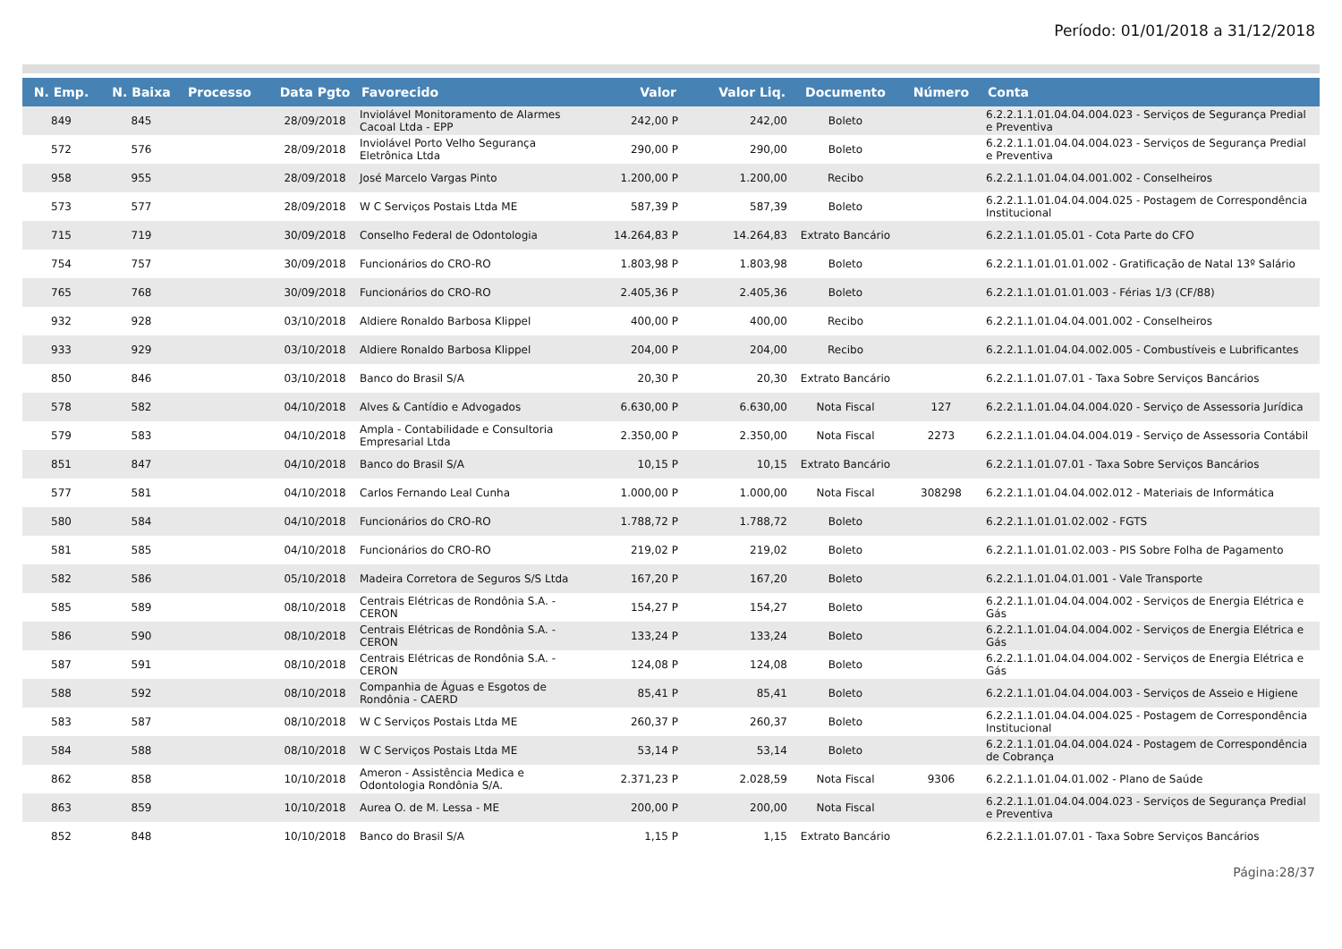Período: 01/01/2018 a 31/12/2018
| N. Emp. | N. Baixa | Processo | Data Pgto | Favorecido | Valor | Valor Liq. | Documento | Número | Conta |
| --- | --- | --- | --- | --- | --- | --- | --- | --- | --- |
| 849 | 845 | | 28/09/2018 | Inviolável Monitoramento de Alarmes Cacoal Ltda - EPP | 242,00 P | 242,00 | Boleto | | 6.2.2.1.1.01.04.04.004.023 - Serviços de Segurança Predial e Preventiva |
| 572 | 576 | | 28/09/2018 | Inviolável Porto Velho Segurança Eletrônica Ltda | 290,00 P | 290,00 | Boleto | | 6.2.2.1.1.01.04.04.004.023 - Serviços de Segurança Predial e Preventiva |
| 958 | 955 | | 28/09/2018 | José Marcelo Vargas Pinto | 1.200,00 P | 1.200,00 | Recibo | | 6.2.2.1.1.01.04.04.001.002 - Conselheiros |
| 573 | 577 | | 28/09/2018 | W C Serviços Postais Ltda ME | 587,39 P | 587,39 | Boleto | | 6.2.2.1.1.01.04.04.004.025 - Postagem de Correspondência Institucional |
| 715 | 719 | | 30/09/2018 | Conselho Federal de Odontologia | 14.264,83 P | 14.264,83 | Extrato Bancário | | 6.2.2.1.1.01.05.01 - Cota Parte do CFO |
| 754 | 757 | | 30/09/2018 | Funcionários do CRO-RO | 1.803,98 P | 1.803,98 | Boleto | | 6.2.2.1.1.01.01.01.002 - Gratificação de Natal 13º Salário |
| 765 | 768 | | 30/09/2018 | Funcionários do CRO-RO | 2.405,36 P | 2.405,36 | Boleto | | 6.2.2.1.1.01.01.01.003 - Férias 1/3 (CF/88) |
| 932 | 928 | | 03/10/2018 | Aldiere Ronaldo Barbosa Klippel | 400,00 P | 400,00 | Recibo | | 6.2.2.1.1.01.04.04.001.002 - Conselheiros |
| 933 | 929 | | 03/10/2018 | Aldiere Ronaldo Barbosa Klippel | 204,00 P | 204,00 | Recibo | | 6.2.2.1.1.01.04.04.002.005 - Combustíveis e Lubrificantes |
| 850 | 846 | | 03/10/2018 | Banco do Brasil S/A | 20,30 P | 20,30 | Extrato Bancário | | 6.2.2.1.1.01.07.01 - Taxa Sobre Serviços Bancários |
| 578 | 582 | | 04/10/2018 | Alves & Cantídio e Advogados | 6.630,00 P | 6.630,00 | Nota Fiscal | 127 | 6.2.2.1.1.01.04.04.004.020 - Serviço de Assessoria Jurídica |
| 579 | 583 | | 04/10/2018 | Ampla - Contabilidade e Consultoria Empresarial Ltda | 2.350,00 P | 2.350,00 | Nota Fiscal | 2273 | 6.2.2.1.1.01.04.04.004.019 - Serviço de Assessoria Contábil |
| 851 | 847 | | 04/10/2018 | Banco do Brasil S/A | 10,15 P | 10,15 | Extrato Bancário | | 6.2.2.1.1.01.07.01 - Taxa Sobre Serviços Bancários |
| 577 | 581 | | 04/10/2018 | Carlos Fernando Leal Cunha | 1.000,00 P | 1.000,00 | Nota Fiscal | 308298 | 6.2.2.1.1.01.04.04.002.012 - Materiais de Informática |
| 580 | 584 | | 04/10/2018 | Funcionários do CRO-RO | 1.788,72 P | 1.788,72 | Boleto | | 6.2.2.1.1.01.01.02.002 - FGTS |
| 581 | 585 | | 04/10/2018 | Funcionários do CRO-RO | 219,02 P | 219,02 | Boleto | | 6.2.2.1.1.01.01.02.003 - PIS Sobre Folha de Pagamento |
| 582 | 586 | | 05/10/2018 | Madeira Corretora de Seguros S/S Ltda | 167,20 P | 167,20 | Boleto | | 6.2.2.1.1.01.04.01.001 - Vale Transporte |
| 585 | 589 | | 08/10/2018 | Centrais Elétricas de Rondônia S.A. - CERON | 154,27 P | 154,27 | Boleto | | 6.2.2.1.1.01.04.04.004.002 - Serviços de Energia Elétrica e Gás |
| 586 | 590 | | 08/10/2018 | Centrais Elétricas de Rondônia S.A. - CERON | 133,24 P | 133,24 | Boleto | | 6.2.2.1.1.01.04.04.004.002 - Serviços de Energia Elétrica e Gás |
| 587 | 591 | | 08/10/2018 | Centrais Elétricas de Rondônia S.A. - CERON | 124,08 P | 124,08 | Boleto | | 6.2.2.1.1.01.04.04.004.002 - Serviços de Energia Elétrica e Gás |
| 588 | 592 | | 08/10/2018 | Companhia de Águas e Esgotos de Rondônia - CAERD | 85,41 P | 85,41 | Boleto | | 6.2.2.1.1.01.04.04.004.003 - Serviços de Asseio e Higiene |
| 583 | 587 | | 08/10/2018 | W C Serviços Postais Ltda ME | 260,37 P | 260,37 | Boleto | | 6.2.2.1.1.01.04.04.004.025 - Postagem de Correspondência Institucional |
| 584 | 588 | | 08/10/2018 | W C Serviços Postais Ltda ME | 53,14 P | 53,14 | Boleto | | 6.2.2.1.1.01.04.04.004.024 - Postagem de Correspondência de Cobrança |
| 862 | 858 | | 10/10/2018 | Ameron - Assistência Medica e Odontologia Rondônia S/A. | 2.371,23 P | 2.028,59 | Nota Fiscal | 9306 | 6.2.2.1.1.01.04.01.002 - Plano de Saúde |
| 863 | 859 | | 10/10/2018 | Aurea O. de M. Lessa - ME | 200,00 P | 200,00 | Nota Fiscal | | 6.2.2.1.1.01.04.04.004.023 - Serviços de Segurança Predial e Preventiva |
| 852 | 848 | | 10/10/2018 | Banco do Brasil S/A | 1,15 P | 1,15 | Extrato Bancário | | 6.2.2.1.1.01.07.01 - Taxa Sobre Serviços Bancários |
Página:28/37